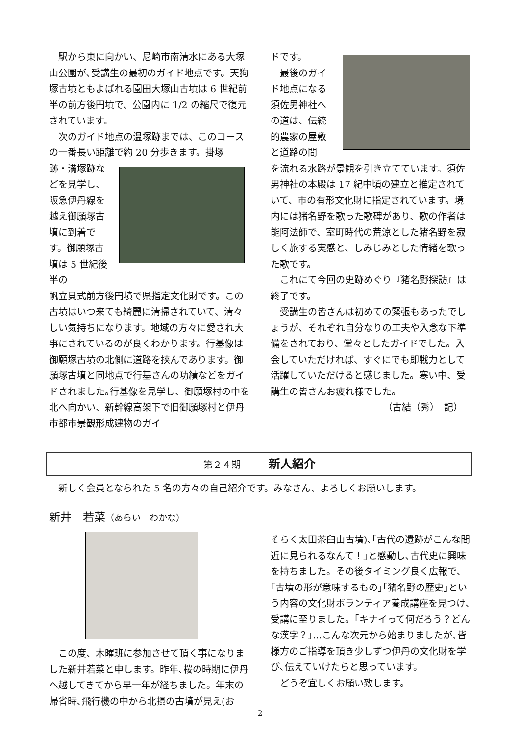駅から東に向かい、尼崎市南清水にある大塚山公園が､受講生の最初のガイド地点です。天狗塚古墳ともよばれる園田大塚山古墳は 6 世紀前半の前方後円墳で、公園内に 1/2 の縮尺で復元されています。
　次のガイド地点の温塚跡までは、このコースの一番長い距離で約 20 分歩きます。掛塚
跡・満塚跡などを見学し、阪急伊丹線を越え御願塚古墳に到着です。御願塚古墳は 5 世紀後半の
帆立貝式前方後円墳で県指定文化財です。この古墳はいつ来ても綺麗に清掃されていて、清々しい気持ちになります。地域の方々に愛され大事にされているのが良くわかります。行基像は御願塚古墳の北側に道路を挟んであります。御願塚古墳と同地点で行基さんの功績などをガイドされました｡行基像を見学し、御願塚村の中を北へ向かい、新幹線高架下で旧御願塚村と伊丹市都市景観形成建物のガイ
ドです。
　最後のガイド地点になる須佐男神社への道は、伝統的農家の屋敷と道路の間
を流れる水路が景観を引き立てています。須佐男神社の本殿は 17 紀中頃の建立と推定されていて、市の有形文化財に指定されています。境内には猪名野を歌った歌碑があり、歌の作者は能阿法師で、室町時代の荒涼とした猪名野を寂しく旅する実感と、しみじみとした情緒を歌った歌です。
　これにて今回の史跡めぐり『猪名野探訪』は終了です。
　受講生の皆さんは初めての緊張もあったでしょうが、それぞれ自分なりの工夫や入念な下準備をされており、堂々としたガイドでした。入会していただければ、すぐにでも即戦力として活躍していただけると感じました。寒い中、受講生の皆さんお疲れ様でした。
（古結（秀）　記）
第２４期　　　新人紹介
　新しく会員となられた 5 名の方々の自己紹介です。みなさん、よろしくお願いします。
新井　若菜（あらい　わかな）
　この度、木曜班に参加させて頂く事になりました新井若菜と申します。昨年､桜の時期に伊丹へ越してきてから早一年が経ちました。年末の帰省時､飛行機の中から北摂の古墳が見え(お
そらく太田茶臼山古墳)､｢古代の遺跡がこんな間近に見られるなんて！｣と感動し､古代史に興味を持ちました。その後タイミング良く広報で､｢古墳の形が意味するもの｣｢猪名野の歴史｣という内容の文化財ボランティア養成講座を見つけ､受講に至りました。｢キナイって何だろう？どんな漢字？｣…こんな次元から始まりましたが､皆様方のご指導を頂き少しずつ伊丹の文化財を学び､伝えていけたらと思っています。
　どうぞ宜しくお願い致します。
2